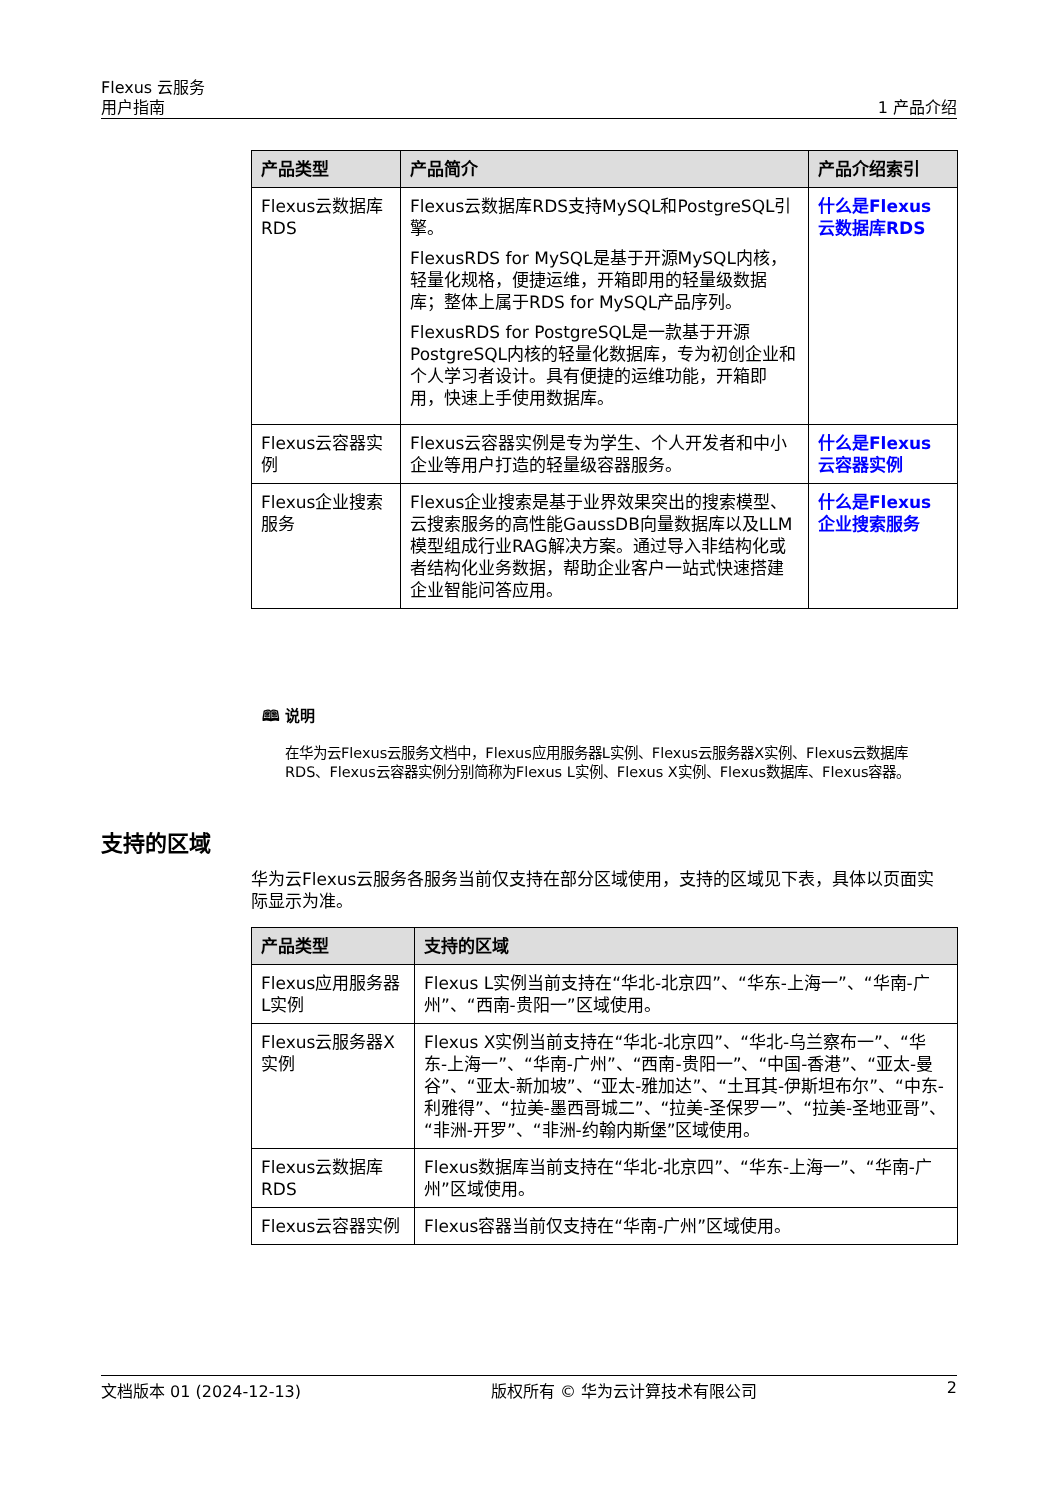Flexus 云服务
用户指南
1 产品介绍
| 产品类型 | 产品简介 | 产品介绍索引 |
| --- | --- | --- |
| Flexus云数据库RDS | Flexus云数据库RDS支持MySQL和PostgreSQL引擎。 FlexusRDS for MySQL是基于开源MySQL内核，轻量化规格，便捷运维，开箱即用的轻量级数据库；整体上属于RDS for MySQL产品序列。 FlexusRDS for PostgreSQL是一款基于开源PostgreSQL内核的轻量化数据库，专为初创企业和个人学习者设计。具有便捷的运维功能，开箱即用，快速上手使用数据库。 | 什么是Flexus云数据库RDS |
| Flexus云容器实例 | Flexus云容器实例是专为学生、个人开发者和中小企业等用户打造的轻量级容器服务。 | 什么是Flexus云容器实例 |
| Flexus企业搜索服务 | Flexus企业搜索是基于业界效果突出的搜索模型、云搜索服务的高性能GaussDB向量数据库以及LLM模型组成行业RAG解决方案。通过导入非结构化或者结构化业务数据，帮助企业客户一站式快速搭建企业智能问答应用。 | 什么是Flexus企业搜索服务 |
🕮 说明
在华为云Flexus云服务文档中，Flexus应用服务器L实例、Flexus云服务器X实例、Flexus云数据库RDS、Flexus云容器实例分别简称为Flexus L实例、Flexus X实例、Flexus数据库、Flexus容器。
支持的区域
华为云Flexus云服务各服务当前仅支持在部分区域使用，支持的区域见下表，具体以页面实际显示为准。
| 产品类型 | 支持的区域 |
| --- | --- |
| Flexus应用服务器L实例 | Flexus L实例当前支持在“华北-北京四”、“华东-上海一”、“华南-广州”、“西南-贵阳一”区域使用。 |
| Flexus云服务器X实例 | Flexus X实例当前支持在“华北-北京四”、“华北-乌兰察布一”、“华东-上海一”、“华南-广州”、“西南-贵阳一”、“中国-香港”、“亚太-曼谷”、“亚太-新加坡”、“亚太-雅加达”、“土耳其-伊斯坦布尔”、“中东-利雅得”、“拉美-墨西哥城二”、“拉美-圣保罗一”、“拉美-圣地亚哥”、“非洲-开罗”、“非洲-约翰内斯堡”区域使用。 |
| Flexus云数据库RDS | Flexus数据库当前支持在“华北-北京四”、“华东-上海一”、“华南-广州”区域使用。 |
| Flexus云容器实例 | Flexus容器当前仅支持在“华南-广州”区域使用。 |
文档版本 01 (2024-12-13) 版权所有 © 华为云计算技术有限公司 2